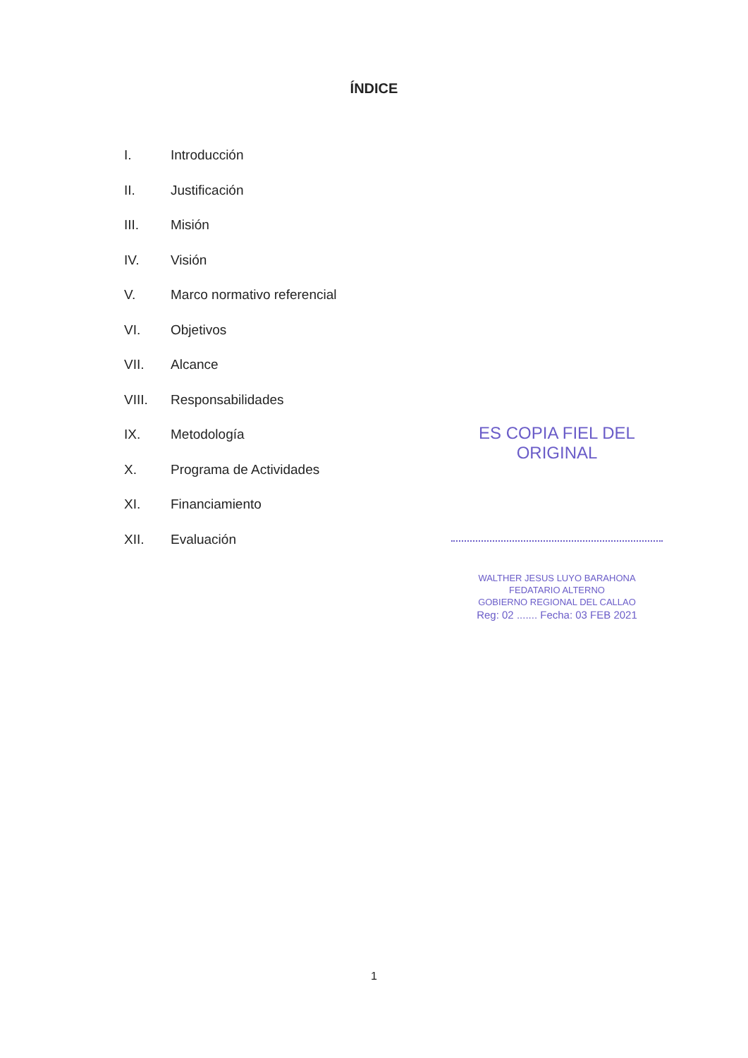ÍNDICE
I. Introducción
II. Justificación
III. Misión
IV. Visión
V. Marco normativo referencial
VI. Objetivos
VII. Alcance
VIII. Responsabilidades
IX. Metodología
X. Programa de Actividades
XI. Financiamiento
XII. Evaluación
ES COPIA FIEL DEL ORIGINAL
WALTHER JESUS LUYO BARAHONA
FEDATARIO ALTERNO
GOBIERNO REGIONAL DEL CALLAO
Reg: 02 ....... Fecha: 03 FEB 2021
1